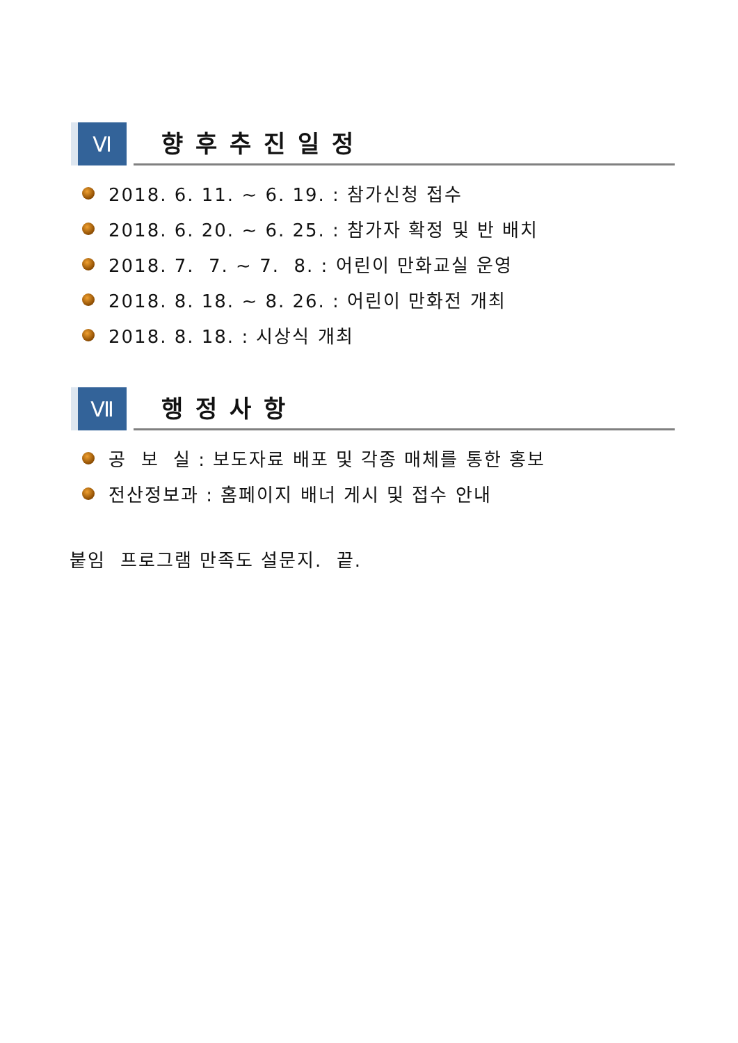Ⅵ
향후추진일정
2018. 6. 11. ~ 6. 19. : 참가신청 접수
2018. 6. 20. ~ 6. 25. : 참가자 확정 및 반 배치
2018. 7. 7. ~ 7. 8. : 어린이 만화교실 운영
2018. 8. 18. ~ 8. 26. : 어린이 만화전 개최
2018. 8. 18. : 시상식 개최
Ⅶ
행정사항
공 보 실 : 보도자료 배포 및 각종 매체를 통한 홍보
전산정보과 : 홈페이지 배너 게시 및 접수 안내
붙임 프로그램 만족도 설문지. 끝.